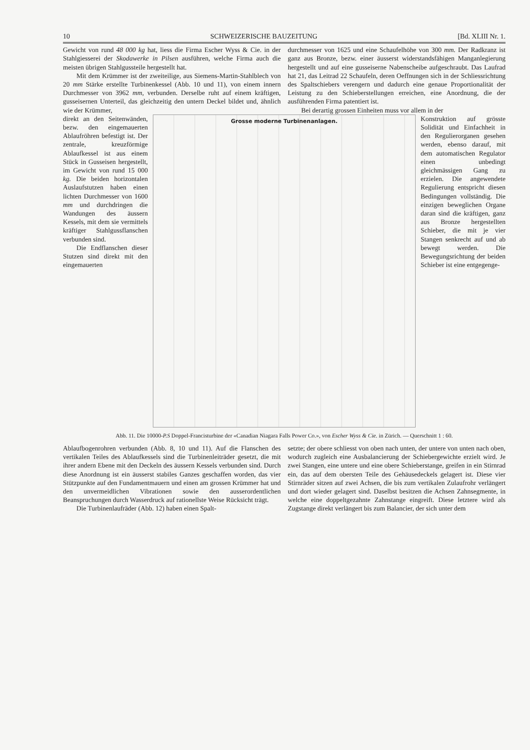10 SCHWEIZERISCHE BAUZEITUNG [Bd. XLIII Nr. 1.
Gewicht von rund 48 000 kg hat, liess die Firma Escher Wyss & Cie. in der Stahlgiesserei der Skodawerke in Pilsen ausführen, welche Firma auch die meisten übrigen Stahlgussteile hergestellt hat.
Mit dem Krümmer ist der zweiteilige, aus Siemens-Martin-Stahlblech von 20 mm Stärke erstellte Turbinenkessel (Abb. 10 und 11), von einem innern Durchmesser von 3962 mm, verbunden. Derselbe ruht auf einem kräftigen, gusseisernen Unterteil, das gleichzeitig den untern Deckel bildet und, ähnlich wie der Krümmer,
durchmesser von 1625 und eine Schaufelhöhe von 300 mm. Der Radkranz ist ganz aus Bronze, bezw. einer äusserst widerstandsfähigen Manganlegierung hergestellt und auf eine gusseiserne Nabenscheibe aufgeschraubt. Das Laufrad hat 21, das Leitrad 22 Schaufeln, deren Oeffnungen sich in der Schliessrichtung des Spaltschiebers verengern und dadurch eine genaue Proportionalität der Leistung zu den Schieberstellungen erreichen, eine Anordnung, die der ausführenden Firma patentiert ist.
Bei derartig grossen Einheiten muss vor allem in der
direkt an den Seitenwänden, bezw. den eingemauerten Ablaufröhren befestigt ist. Der zentrale, kreuzförmige Ablaufkessel ist aus einem Stück in Gusseisen hergestellt, im Gewicht von rund 15 000 kg. Die beiden horizontalen Auslaufstutzen haben einen lichten Durchmesser von 1600 mm und durchdringen die Wandungen des äussern Kessels, mit dem sie vermittels kräftiger Stahlgussflanschen verbunden sind.
Die Endflanschen dieser Stutzen sind direkt mit den eingemauerten
Grosse moderne Turbinenanlagen.
Konstruktion auf grösste Solidität und Einfachheit in den Regulierorganen gesehen werden, ebenso darauf, mit dem automatischen Regulator einen unbedingt gleichmässigen Gang zu erzielen. Die angewendete Regulierung entspricht diesen Bedingungen vollständig. Die einzigen beweglichen Organe daran sind die kräftigen, ganz aus Bronze hergestellten Schieber, die mit je vier Stangen senkrecht auf und ab bewegt werden. Die Bewegungsrichtung der beiden Schieber ist eine entgegenge-
Abb. 11. Die 10000-P.S Doppel-Francisturbine der «Canadian Niagara Falls Power Co.», von Escher Wyss & Cie. in Zürich. — Querschnitt 1 : 60.
Ablaufbogenrohren verbunden (Abb. 8, 10 und 11). Auf die Flanschen des vertikalen Teiles des Ablaufkessels sind die Turbinenleiträder gesetzt, die mit ihrer andern Ebene mit den Deckeln des äussern Kessels verbunden sind. Durch diese Anordnung ist ein äusserst stabiles Ganzes geschaffen worden, das vier Stützpunkte auf den Fundamentmauern und einen am grossen Krümmer hat und den unvermeidlichen Vibrationen sowie den ausserordentlichen Beanspruchungen durch Wasserdruck auf rationellste Weise Rücksicht trägt.
Die Turbinenlaufräder (Abb. 12) haben einen Spalt-
setzte; der obere schliesst von oben nach unten, der untere von unten nach oben, wodurch zugleich eine Ausbalancierung der Schiebergewichte erzielt wird. Je zwei Stangen, eine untere und eine obere Schieberstange, greifen in ein Stirnrad ein, das auf dem obersten Teile des Gehäusedeckels gelagert ist. Diese vier Stirnräder sitzen auf zwei Achsen, die bis zum vertikalen Zulaufrohr verlängert und dort wieder gelagert sind. Daselbst besitzen die Achsen Zahnsegmente, in welche eine doppeltgezahnte Zahnstange eingreift. Diese letztere wird als Zugstange direkt verlängert bis zum Balancier, der sich unter dem